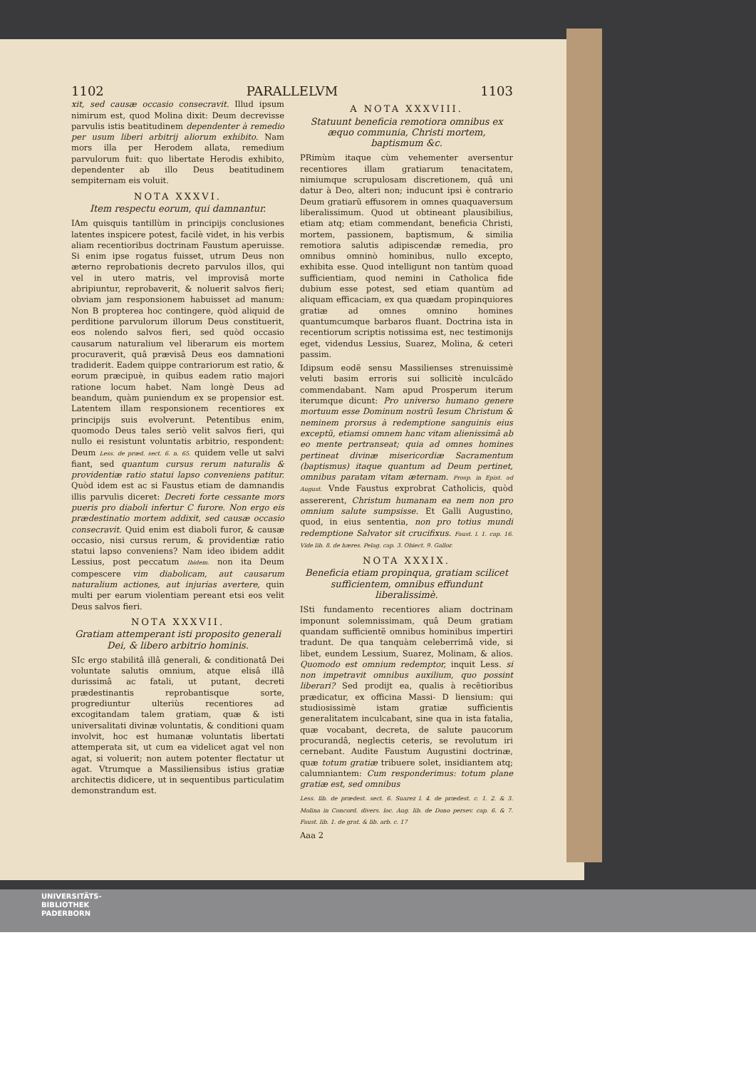1102 PARALLELVM 1103
xit, sed causæ occasio consecravit. Illud ipsum nimirum est, quod Molina dixit: Deum decrevisse parvulis istis beatitudinem dependenter à remedio per usum liberi arbitrij aliorum exhibito. Nam mors illa per Herodem allata, remedium parvulorum fuit: quo libertate Herodis exhibito, dependenter ab illo Deus beatitudinem sempiternam eis voluit.
NOTA XXXVI.
Item respectu eorum, qui damnantur.
IAm quisquis tantillùm in principijs conclusiones latentes inspicere potest, facilè videt, in his verbis aliam recentioribus doctrinam Faustum aperuisse. Si enim ipse rogatus fuisset, utrum Deus non æterno reprobationis decreto parvulos illos, qui vel in utero matris, vel improvisâ morte abripiuntur, reprobaverit, & noluerit salvos fieri; obviam jam responsionem habuisset ad manum: Non B propterea hoc contingere, quòd aliquid de perditione parvulorum illorum Deus constituerit, eos nolendo salvos fieri, sed quòd occasio causarum naturalium vel liberarum eis mortem procuraverit, quâ prævisâ Deus eos damnationi tradiderit. Eadem quippe contrariorum est ratio, & eorum præcipuè, in quibus eadem ratio majori ratione locum habet. Nam longè Deus ad beandum, quàm puniendum ex se propensior est. Latentem illam responsionem recentiores ex principijs suis evolverunt. Petentibus enim, quomodo Deus tales seriò velit salvos fieri, qui nullo ei resistunt voluntatis arbitrio, respondent: Deum Less. de præd. sect. 6. n. 65. quidem velle ut salvi fiant, sed quantum cursus rerum naturalis & providentiæ ratio statui lapso conveniens patitur. Quòd idem est ac si Faustus etiam de damnandis illis parvulis diceret: Decreti forte cessante mors pueris pro diaboli infertur C furore. Non ergo eis prædestinatio mortem addixit, sed causæ occasio consecravit. Quid enim est diaboli furor, & causæ occasio, nisi cursus rerum, & providentiæ ratio statui lapso conveniens? Nam ideo ibidem addit Lessius, post peccatum Ibidem. non ita Deum compescere vim diabolicam, aut causarum naturalium actiones, aut injurias avertere, quin multi per earum violentiam pereant etsi eos velit Deus salvos fieri.
NOTA XXXVII.
Gratiam attemperant isti proposito generali Dei, & libero arbitrio hominis.
SIc ergo stabilitâ illâ generali, & conditionatâ Dei voluntate salutis omnium, atque elisâ illâ durissimâ ac fatali, ut putant, decreti prædestinantis reprobantisque sorte, progrediuntur ulteriùs recentiores ad excogitandam talem gratiam, quæ & isti universalitati divinæ voluntatis, & conditioni quam involvit, hoc est humanæ voluntatis libertati attemperata sit, ut cum ea videlicet agat vel non agat, si voluerit; non autem potenter flectatur ut agat. Vtrumque a Massiliensibus istius gratiæ architectis didicere, ut in sequentibus particulatim demonstrandum est.
A NOTA XXXVIII.
Statuunt beneficia remotiora omnibus ex æquo communia, Christi mortem, baptismum &c.
PRimùm itaque cùm vehementer aversentur recentiores illam gratiarum tenacitatem, nimiumque scrupulosam discretionem, quâ uni datur à Deo, alteri non; inducunt ipsi è contrario Deum gratiarũ effusorem in omnes quaquaversum liberalissimum. Quod ut obtineant plausibilius, etiam atq; etiam commendant, beneficia Christi, mortem, passionem, baptismum, & similia remotiora salutis adipiscendæ remedia, pro omnibus omninò hominibus, nullo excepto, exhibita esse. Quod intelligunt non tantùm quoad sufficientiam, quod nemini in Catholica fide dubium esse potest, sed etiam quantùm ad aliquam efficaciam, ex qua quædam propinquiores gratiæ ad omnes omnino homines quantumcumque barbaros fluant. Doctrina ista in recentiorum scriptis notissima est, nec testimonijs eget, videndus Lessius, Suarez, Molina, & ceteri passim.
Idipsum eodẽ sensu Massilienses strenuissimè veluti basim erroris sui sollicitè inculcãdo commendabant. Nam apud Prosperum iterum iterumque dicunt: Pro universo humano genere mortuum esse Dominum nostrũ Iesum Christum & neminem prorsus à redemptione sanguinis eius exceptũ, etiamsi omnem hanc vitam alienissimâ ab eo mente pertranseat; quia ad omnes homines pertineat divinæ misericordiæ Sacramentum (baptismus) itaque quantum ad Deum pertinet, omnibus paratam vitam æternam. Prosp. in Epist. ad August. Vnde Faustus exprobrat Catholicis, quòd assererent, Christum humanam ea nem non pro omnium salute sumpsisse. Et Galli Augustino, quod, in eius sententia, non pro totius mundi redemptione Salvator sit crucifixus. Faust. l. 1. cap. 16. Vide lib. 8. de hæres. Pelag. cap. 3. Obiect. 9. Gallor.
NOTA XXXIX.
Beneficia etiam propinqua, gratiam scilicet sufficientem, omnibus effundunt liberalissimè.
ISti fundamento recentiores aliam doctrinam imponunt solemnissimam, quâ Deum gratiam quandam sufficientẽ omnibus hominibus impertiri tradunt. De qua tanquàm celeberrimâ vide, si libet, eundem Lessium, Suarez, Molinam, & alios. Quomodo est omnium redemptor, inquit Less. si non impetravit omnibus auxilium, quo possint liberari? Sed prodijt ea, qualis à recẽtioribus prædicatur, ex officina Massi- D liensium: qui studiosissimè istam gratiæ sufficientis generalitatem inculcabant, sine qua in ista fatalia, quæ vocabant, decreta, de salute paucorum procurandâ, neglectis ceteris, se revolutum iri cernebant. Audite Faustum Augustini doctrinæ, quæ totum gratiæ tribuere solet, insidiantem atq; calumniantem: Cum responderimus: totum plane gratiæ est, sed omnibus
Less. lib. de prædest. sect. 6. Suarez l. 4. de prædest. c. 1. 2. & 3. Molina in Concord. divers. loc. Aug. lib. de Dono persev. cap. 6. & 7. Faust. lib. 1. de grat. & lib. arb. c. 17
Aaa 2
UNIVERSITÄTS-
BIBLIOTHEK
PADERBORN